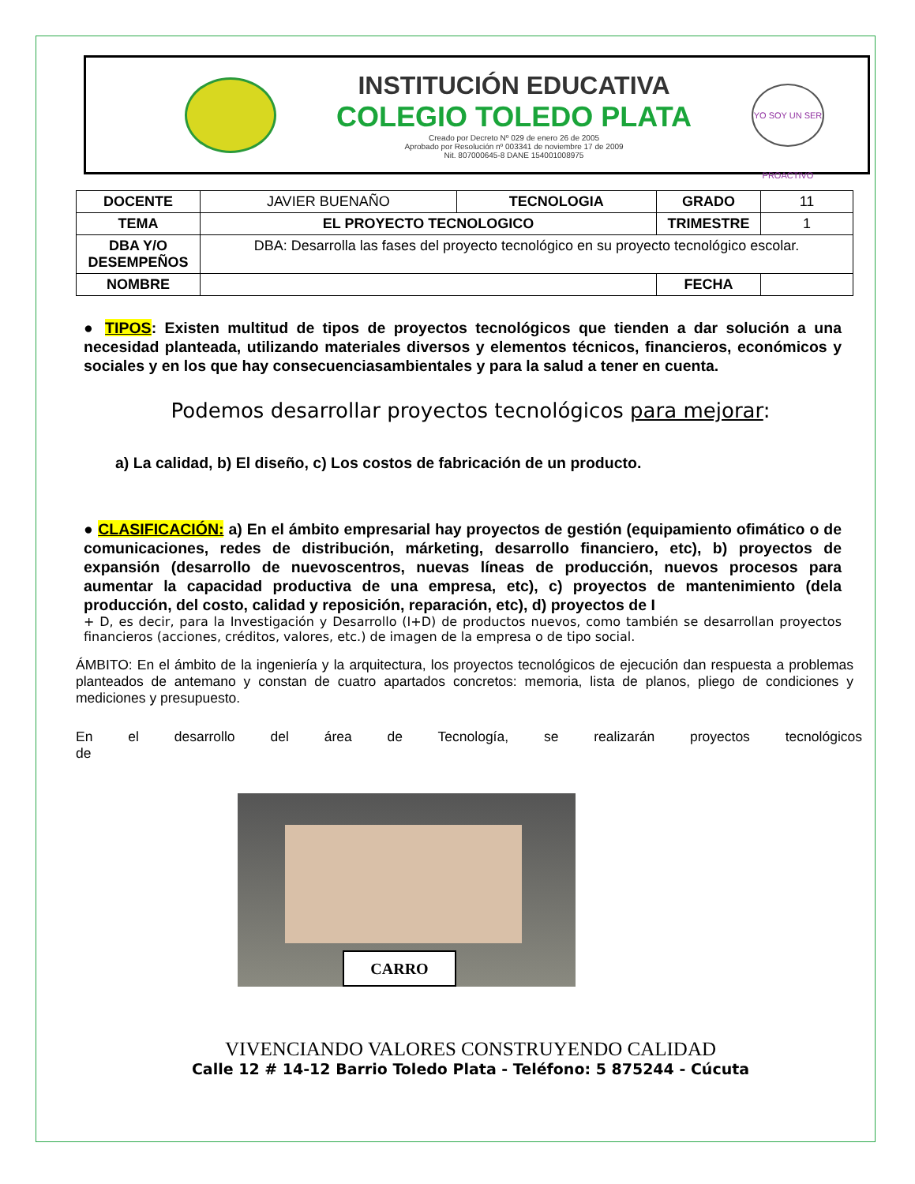INSTITUCIÓN EDUCATIVA
COLEGIO TOLEDO PLATA
Creado por Decreto Nº 029 de enero 26 de 2005
Aprobado por Resolución nº 003341 de noviembre 17 de 2009
Nit. 807000645-8 DANE 154001008975
YO SOY UN SER PROACTIVO
| DOCENTE | JAVIER BUENAÑO | TECNOLOGIA | GRADO | 11 |
| TEMA | EL PROYECTO TECNOLOGICO | | TRIMESTRE | 1 |
| DBA Y/O DESEMPEÑOS | DBA: Desarrolla las fases del proyecto tecnológico en su proyecto tecnológico escolar. | | | |
| NOMBRE | | | FECHA | |
● TIPOS: Existen multitud de tipos de proyectos tecnológicos que tienden a dar solución a una necesidad planteada, utilizando materiales diversos y elementos técnicos, financieros, económicos y sociales y en los que hay consecuenciasambientales y para la salud a tener en cuenta.
Podemos desarrollar proyectos tecnológicos para mejorar:
a) La calidad, b) El diseño, c) Los costos de fabricación de un producto.
● CLASIFICACIÓN: a) En el ámbito empresarial hay proyectos de gestión (equipamiento ofimático o de comunicaciones, redes de distribución, márketing, desarrollo financiero, etc), b) proyectos de expansión (desarrollo de nuevoscentros, nuevas líneas de producción, nuevos procesos para aumentar la capacidad productiva de una empresa, etc), c) proyectos de mantenimiento (dela producción, del costo, calidad y reposición, reparación, etc), d) proyectos de I
+ D, es decir, para la Investigación y Desarrollo (I+D) de productos nuevos, como también se desarrollan proyectos financieros (acciones, créditos, valores, etc.) de imagen de la empresa o de tipo social.
ÁMBITO: En el ámbito de la ingeniería y la arquitectura, los proyectos tecnológicos de ejecución dan respuesta a problemas planteados de antemano y constan de cuatro apartados concretos: memoria, lista de planos, pliego de condiciones y mediciones y presupuesto.
En el desarrollo del área de Tecnología, se realizarán proyectos tecnológicos de
CARRO
VIVENCIANDO VALORES CONSTRUYENDO CALIDAD
Calle 12 # 14-12 Barrio Toledo Plata - Teléfono: 5 875244 - Cúcuta